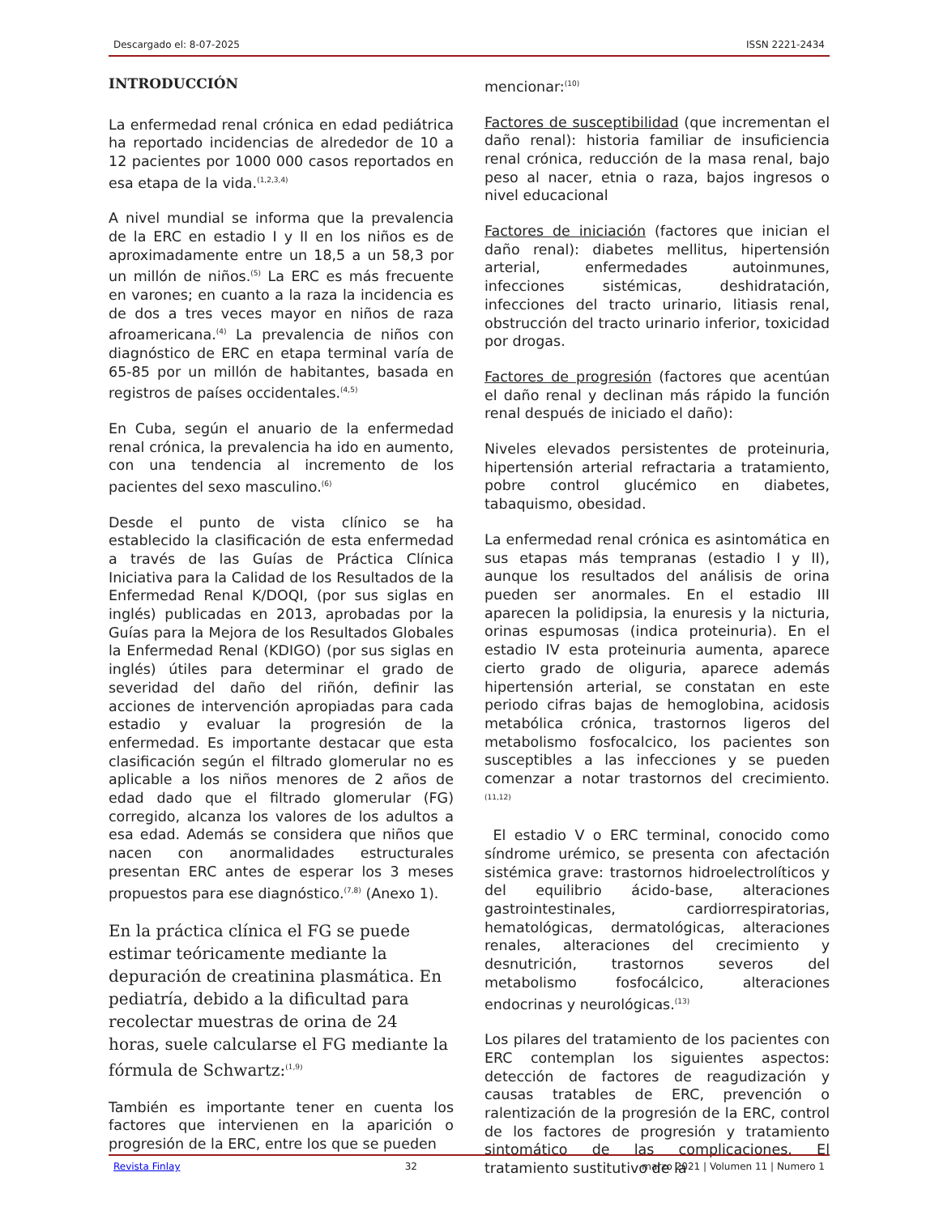Descargado el: 8-07-2025 ISSN 2221-2434
INTRODUCCIÓN
La enfermedad renal crónica en edad pediátrica ha reportado incidencias de alrededor de 10 a 12 pacientes por 1000 000 casos reportados en esa etapa de la vida.<sup>(1,2,3,4)</sup>
A nivel mundial se informa que la prevalencia de la ERC en estadio I y II en los niños es de aproximadamente entre un 18,5 a un 58,3 por un millón de niños.<sup>(5)</sup> La ERC es más frecuente en varones; en cuanto a la raza la incidencia es de dos a tres veces mayor en niños de raza afroamericana.<sup>(4)</sup> La prevalencia de niños con diagnóstico de ERC en etapa terminal varía de 65-85 por un millón de habitantes, basada en registros de países occidentales.<sup>(4,5)</sup>
En Cuba, según el anuario de la enfermedad renal crónica, la prevalencia ha ido en aumento, con una tendencia al incremento de los pacientes del sexo masculino.<sup>(6)</sup>
Desde el punto de vista clínico se ha establecido la clasificación de esta enfermedad a través de las Guías de Práctica Clínica Iniciativa para la Calidad de los Resultados de la Enfermedad Renal K/DOQI, (por sus siglas en inglés) publicadas en 2013, aprobadas por la Guías para la Mejora de los Resultados Globales la Enfermedad Renal (KDIGO) (por sus siglas en inglés) útiles para determinar el grado de severidad del daño del riñón, definir las acciones de intervención apropiadas para cada estadio y evaluar la progresión de la enfermedad. Es importante destacar que esta clasificación según el filtrado glomerular no es aplicable a los niños menores de 2 años de edad dado que el filtrado glomerular (FG) corregido, alcanza los valores de los adultos a esa edad. Además se considera que niños que nacen con anormalidades estructurales presentan ERC antes de esperar los 3 meses propuestos para ese diagnóstico.<sup>(7,8)</sup> (Anexo 1).
En la práctica clínica el FG se puede estimar teóricamente mediante la depuración de creatinina plasmática. En pediatría, debido a la dificultad para recolectar muestras de orina de 24 horas, suele calcularse el FG mediante la fórmula de Schwartz:<sup>(1,9)</sup>
También es importante tener en cuenta los factores que intervienen en la aparición o progresión de la ERC, entre los que se pueden
mencionar:<sup>(10)</sup>
Factores de susceptibilidad (que incrementan el daño renal): historia familiar de insuficiencia renal crónica, reducción de la masa renal, bajo peso al nacer, etnia o raza, bajos ingresos o nivel educacional
Factores de iniciación (factores que inician el daño renal): diabetes mellitus, hipertensión arterial, enfermedades autoinmunes, infecciones sistémicas, deshidratación, infecciones del tracto urinario, litiasis renal, obstrucción del tracto urinario inferior, toxicidad por drogas.
Factores de progresión (factores que acentúan el daño renal y declinan más rápido la función renal después de iniciado el daño):
Niveles elevados persistentes de proteinuria, hipertensión arterial refractaria a tratamiento, pobre control glucémico en diabetes, tabaquismo, obesidad.
La enfermedad renal crónica es asintomática en sus etapas más tempranas (estadio I y II), aunque los resultados del análisis de orina pueden ser anormales. En el estadio III aparecen la polidipsia, la enuresis y la nicturia, orinas espumosas (indica proteinuria). En el estadio IV esta proteinuria aumenta, aparece cierto grado de oliguria, aparece además hipertensión arterial, se constatan en este periodo cifras bajas de hemoglobina, acidosis metabólica crónica, trastornos ligeros del metabolismo fosfocalcico, los pacientes son susceptibles a las infecciones y se pueden comenzar a notar trastornos del crecimiento.<sup>(11,12)</sup>
El estadio V o ERC terminal, conocido como síndrome urémico, se presenta con afectación sistémica grave: trastornos hidroelectrolíticos y del equilibrio ácido-base, alteraciones gastrointestinales, cardiorrespiratorias, hematológicas, dermatológicas, alteraciones renales, alteraciones del crecimiento y desnutrición, trastornos severos del metabolismo fosfocálcico, alteraciones endocrinas y neurológicas.<sup>(13)</sup>
Los pilares del tratamiento de los pacientes con ERC contemplan los siguientes aspectos: detección de factores de reagudización y causas tratables de ERC, prevención o ralentización de la progresión de la ERC, control de los factores de progresión y tratamiento sintomático de las complicaciones. El tratamiento sustitutivo de la
Revista Finlay 32 marzo 2021 | Volumen 11 | Numero 1